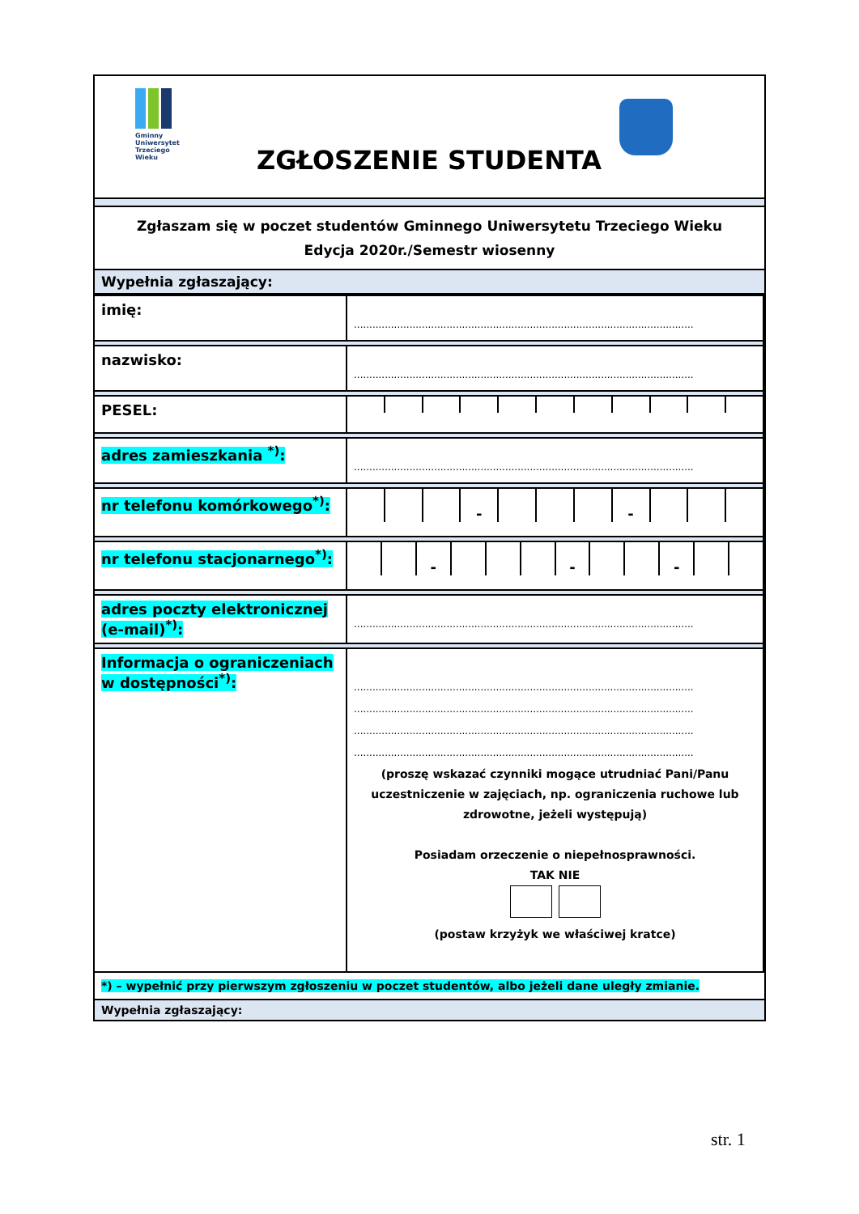Gminny
Uniwersytet
Trzeciego
Wieku
ZGŁOSZENIE STUDENTA
Zgłaszam się w poczet studentów Gminnego Uniwersytetu Trzeciego Wieku
Edycja 2020r./Semestr wiosenny
Wypełnia zgłaszający:
| imię: | .............................................................................................................. |
| nazwisko: | .............................................................................................................. |
| PESEL: | |
| adres zamieszkania <sup>*)</sup>: | .............................................................................................................. |
| nr telefonu komórkowego<sup>*)</sup>: | - - |
| nr telefonu stacjonarnego<sup>*)</sup>: | - - - |
| adres poczty elektronicznej (e-mail)<sup>*)</sup>: | .............................................................................................................. |
| Informacja o ograniczeniach w dostępności<sup>*)</sup>: | .............................................................................................................. .............................................................................................................. .............................................................................................................. .............................................................................................................. (proszę wskazać czynniki mogące utrudniać Pani/Panu uczestniczenie w zajęciach, np. ograniczenia ruchowe lub zdrowotne, jeżeli występują) Posiadam orzeczenie o niepełnosprawności. TAK NIE (postaw krzyżyk we właściwej kratce) |
*) – wypełnić przy pierwszym zgłoszeniu w poczet studentów, albo jeżeli dane uległy zmianie.
Wypełnia zgłaszający:
str. 1